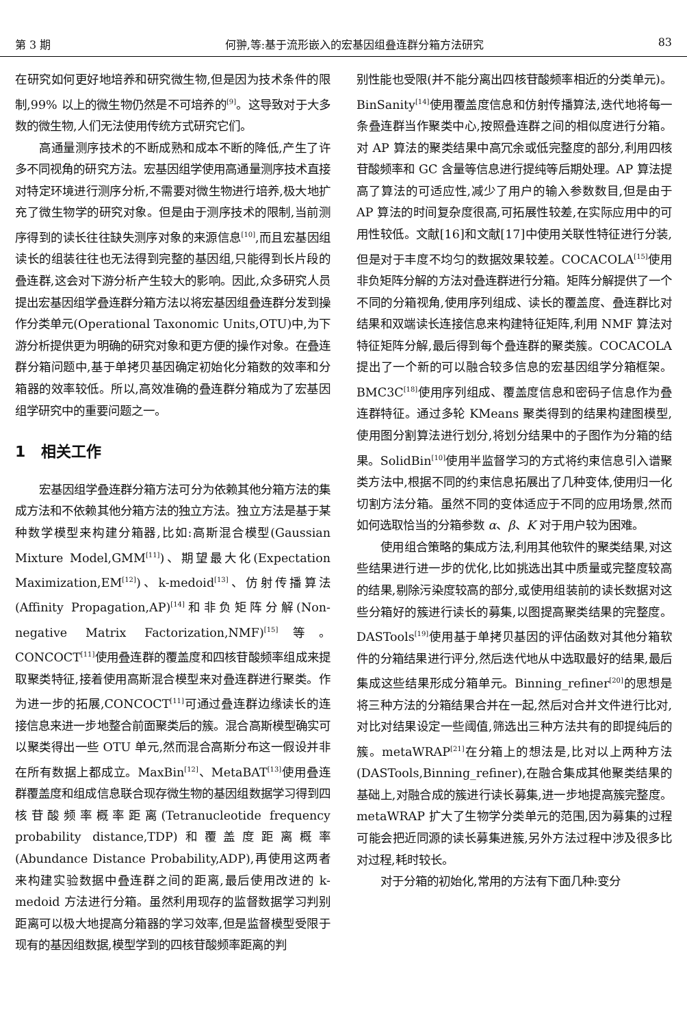第 3 期 何翀,等:基于流形嵌入的宏基因组叠连群分箱方法研究 83
在研究如何更好地培养和研究微生物,但是因为技术条件的限制,99% 以上的微生物仍然是不可培养的<sup>[9]</sup>。这导致对于大多数的微生物,人们无法使用传统方式研究它们。
高通量测序技术的不断成熟和成本不断的降低,产生了许多不同视角的研究方法。宏基因组学使用高通量测序技术直接对特定环境进行测序分析,不需要对微生物进行培养,极大地扩充了微生物学的研究对象。但是由于测序技术的限制,当前测序得到的读长往往缺失测序对象的来源信息<sup>[10]</sup>,而且宏基因组读长的组装往往也无法得到完整的基因组,只能得到长片段的叠连群,这会对下游分析产生较大的影响。因此,众多研究人员提出宏基因组学叠连群分箱方法以将宏基因组叠连群分发到操作分类单元(Operational Taxonomic Units,OTU)中,为下游分析提供更为明确的研究对象和更方便的操作对象。在叠连群分箱问题中,基于单拷贝基因确定初始化分箱数的效率和分箱器的效率较低。所以,高效准确的叠连群分箱成为了宏基因组学研究中的重要问题之一。
1 相关工作
宏基因组学叠连群分箱方法可分为依赖其他分箱方法的集成方法和不依赖其他分箱方法的独立方法。独立方法是基于某种数学模型来构建分箱器,比如:高斯混合模型(Gaussian Mixture Model,GMM<sup>[11]</sup>)、期望最大化(Expectation Maximization,EM<sup>[12]</sup>)、k-medoid<sup>[13]</sup>、仿射传播算法(Affinity Propagation,AP)<sup>[14]</sup>和非负矩阵分解(Non-negative Matrix Factorization,NMF)<sup>[15]</sup>等。CONCOCT<sup>[11]</sup>使用叠连群的覆盖度和四核苷酸频率组成来提取聚类特征,接着使用高斯混合模型来对叠连群进行聚类。作为进一步的拓展,CONCOCT<sup>[11]</sup>可通过叠连群边缘读长的连接信息来进一步地整合前面聚类后的簇。混合高斯模型确实可以聚类得出一些 OTU 单元,然而混合高斯分布这一假设并非在所有数据上都成立。MaxBin<sup>[12]</sup>、MetaBAT<sup>[13]</sup>使用叠连群覆盖度和组成信息联合现存微生物的基因组数据学习得到四核苷酸频率概率距离(Tetranucleotide frequency probability distance,TDP)和覆盖度距离概率(Abundance Distance Probability,ADP),再使用这两者来构建实验数据中叠连群之间的距离,最后使用改进的 k-medoid 方法进行分箱。虽然利用现存的监督数据学习判别距离可以极大地提高分箱器的学习效率,但是监督模型受限于现有的基因组数据,模型学到的四核苷酸频率距离的判
别性能也受限(并不能分离出四核苷酸频率相近的分类单元)。BinSanity<sup>[14]</sup>使用覆盖度信息和仿射传播算法,迭代地将每一条叠连群当作聚类中心,按照叠连群之间的相似度进行分箱。对 AP 算法的聚类结果中高冗余或低完整度的部分,利用四核苷酸频率和 GC 含量等信息进行提纯等后期处理。AP 算法提高了算法的可适应性,减少了用户的输入参数数目,但是由于 AP 算法的时间复杂度很高,可拓展性较差,在实际应用中的可用性较低。文献[16]和文献[17]中使用关联性特征进行分装,但是对于丰度不均匀的数据效果较差。COCACOLA<sup>[15]</sup>使用非负矩阵分解的方法对叠连群进行分箱。矩阵分解提供了一个不同的分箱视角,使用序列组成、读长的覆盖度、叠连群比对结果和双端读长连接信息来构建特征矩阵,利用 NMF 算法对特征矩阵分解,最后得到每个叠连群的聚类簇。COCACOLA 提出了一个新的可以融合较多信息的宏基因组学分箱框架。BMC3C<sup>[18]</sup>使用序列组成、覆盖度信息和密码子信息作为叠连群特征。通过多轮 KMeans 聚类得到的结果构建图模型,使用图分割算法进行划分,将划分结果中的子图作为分箱的结果。SolidBin<sup>[10]</sup>使用半监督学习的方式将约束信息引入谱聚类方法中,根据不同的约束信息拓展出了几种变体,使用归一化切割方法分箱。虽然不同的变体适应于不同的应用场景,然而如何选取恰当的分箱参数 α、β、K 对于用户较为困难。
使用组合策略的集成方法,利用其他软件的聚类结果,对这些结果进行进一步的优化,比如挑选出其中质量或完整度较高的结果,剔除污染度较高的部分,或使用组装前的读长数据对这些分箱好的簇进行读长的募集,以图提高聚类结果的完整度。DASTools<sup>[19]</sup>使用基于单拷贝基因的评估函数对其他分箱软件的分箱结果进行评分,然后迭代地从中选取最好的结果,最后集成这些结果形成分箱单元。Binning_refiner<sup>[20]</sup>的思想是将三种方法的分箱结果合并在一起,然后对合并文件进行比对,对比对结果设定一些阈值,筛选出三种方法共有的即提纯后的簇。metaWRAP<sup>[21]</sup>在分箱上的想法是,比对以上两种方法(DASTools,Binning_refiner),在融合集成其他聚类结果的基础上,对融合成的簇进行读长募集,进一步地提高簇完整度。metaWRAP 扩大了生物学分类单元的范围,因为募集的过程可能会把近同源的读长募集进簇,另外方法过程中涉及很多比对过程,耗时较长。
对于分箱的初始化,常用的方法有下面几种:变分